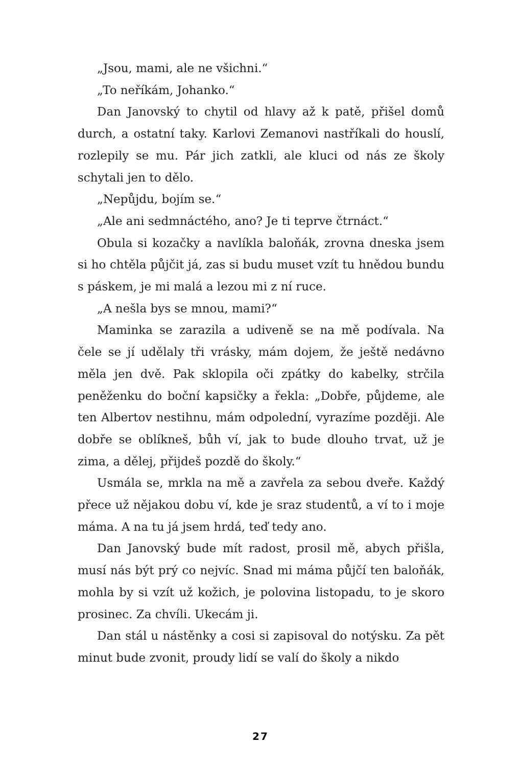„Jsou, mami, ale ne všichni.“
„To neříkám, Johanko.“
Dan Janovský to chytil od hlavy až k patě, přišel domů durch, a ostatní taky. Karlovi Zemanovi nastříkali do houslí, rozlepily se mu. Pár jich zatkli, ale kluci od nás ze školy schytali jen to dělo.
„Nepůjdu, bojím se.“
„Ale ani sedmnáctého, ano? Je ti teprve čtrnáct.“
Obula si kozačky a navlíkla baloňák, zrovna dneska jsem si ho chtěla půjčit já, zas si budu muset vzít tu hnědou bundu s páskem, je mi malá a lezou mi z ní ruce.
„A nešla bys se mnou, mami?“
Maminka se zarazila a udiveně se na mě podívala. Na čele se jí udělaly tři vrásky, mám dojem, že ještě nedávno měla jen dvě. Pak sklopila oči zpátky do kabelky, strčila peněženku do boční kapsičky a řekla: „Dobře, půjdeme, ale ten Albertov nestihnu, mám odpolední, vyrazíme později. Ale dobře se oblíkneš, bůh ví, jak to bude dlouho trvat, už je zima, a dělej, přijdeš pozdě do školy.“
Usmála se, mrkla na mě a zavřela za sebou dveře. Každý přece už nějakou dobu ví, kde je sraz studentů, a ví to i moje máma. A na tu já jsem hrdá, teď tedy ano.
Dan Janovský bude mít radost, prosil mě, abych přišla, musí nás být prý co nejvíc. Snad mi máma půjčí ten baloňák, mohla by si vzít už kožich, je polovina listopadu, to je skoro prosinec. Za chvíli. Ukecám ji.
Dan stál u nástěnky a cosi si zapisoval do notýsku. Za pět minut bude zvonit, proudy lidí se valí do školy a nikdo
27